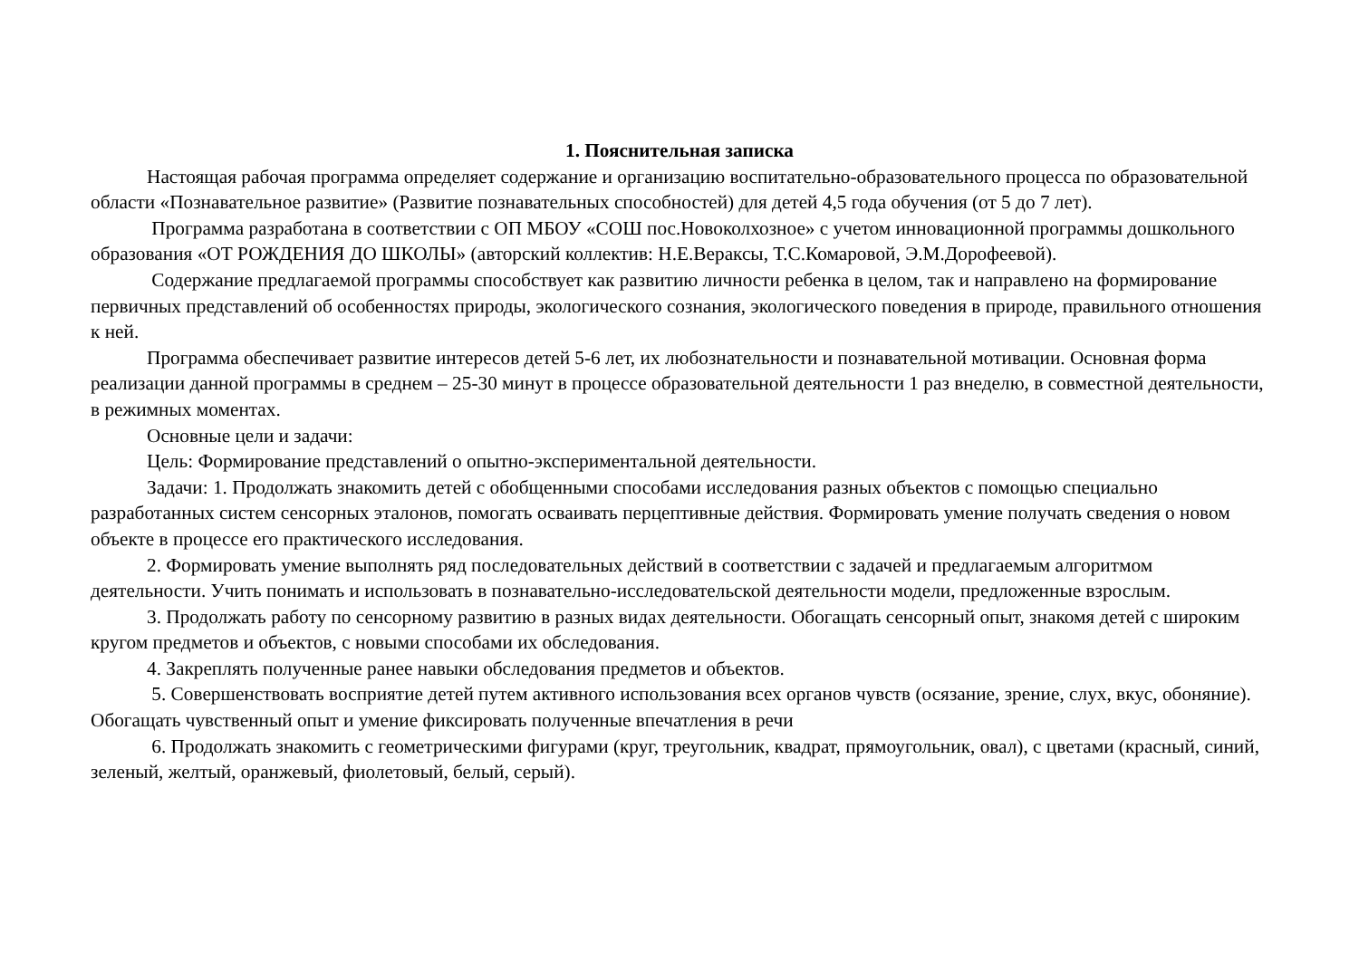1. Пояснительная записка
Настоящая рабочая программа определяет содержание и организацию воспитательно-образовательного процесса по образовательной области «Познавательное развитие» (Развитие познавательных способностей) для детей 4,5 года обучения (от 5 до 7 лет).
Программа разработана в соответствии с ОП МБОУ «СОШ пос.Новоколхозное» с учетом инновационной программы дошкольного образования «ОТ РОЖДЕНИЯ ДО ШКОЛЫ» (авторский коллектив: Н.Е.Вераксы, Т.С.Комаровой, Э.М.Дорофеевой).
Содержание предлагаемой программы способствует как развитию личности ребенка в целом, так и направлено на формирование первичных представлений об особенностях природы, экологического сознания, экологического поведения в природе, правильного отношения к ней.
Программа обеспечивает развитие интересов детей 5-6 лет, их любознательности и познавательной мотивации. Основная форма реализации данной программы в среднем – 25-30 минут в процессе образовательной деятельности 1 раз внеделю, в совместной деятельности, в режимных моментах.
Основные цели и задачи:
Цель: Формирование представлений о опытно-экспериментальной деятельности.
Задачи: 1. Продолжать знакомить детей с обобщенными способами исследования разных объектов с помощью специально разработанных систем сенсорных эталонов, помогать осваивать перцептивные действия. Формировать умение получать сведения о новом объекте в процессе его практического исследования.
2. Формировать умение выполнять ряд последовательных действий в соответствии с задачей и предлагаемым алгоритмом деятельности. Учить понимать и использовать в познавательно-исследовательской деятельности модели, предложенные взрослым.
3. Продолжать работу по сенсорному развитию в разных видах деятельности. Обогащать сенсорный опыт, знакомя детей с широким кругом предметов и объектов, с новыми способами их обследования.
4. Закреплять полученные ранее навыки обследования предметов и объектов.
5. Совершенствовать восприятие детей путем активного использования всех органов чувств (осязание, зрение, слух, вкус, обоняние). Обогащать чувственный опыт и умение фиксировать полученные впечатления в речи
6. Продолжать знакомить с геометрическими фигурами (круг, треугольник, квадрат, прямоугольник, овал), с цветами (красный, синий, зеленый, желтый, оранжевый, фиолетовый, белый, серый).